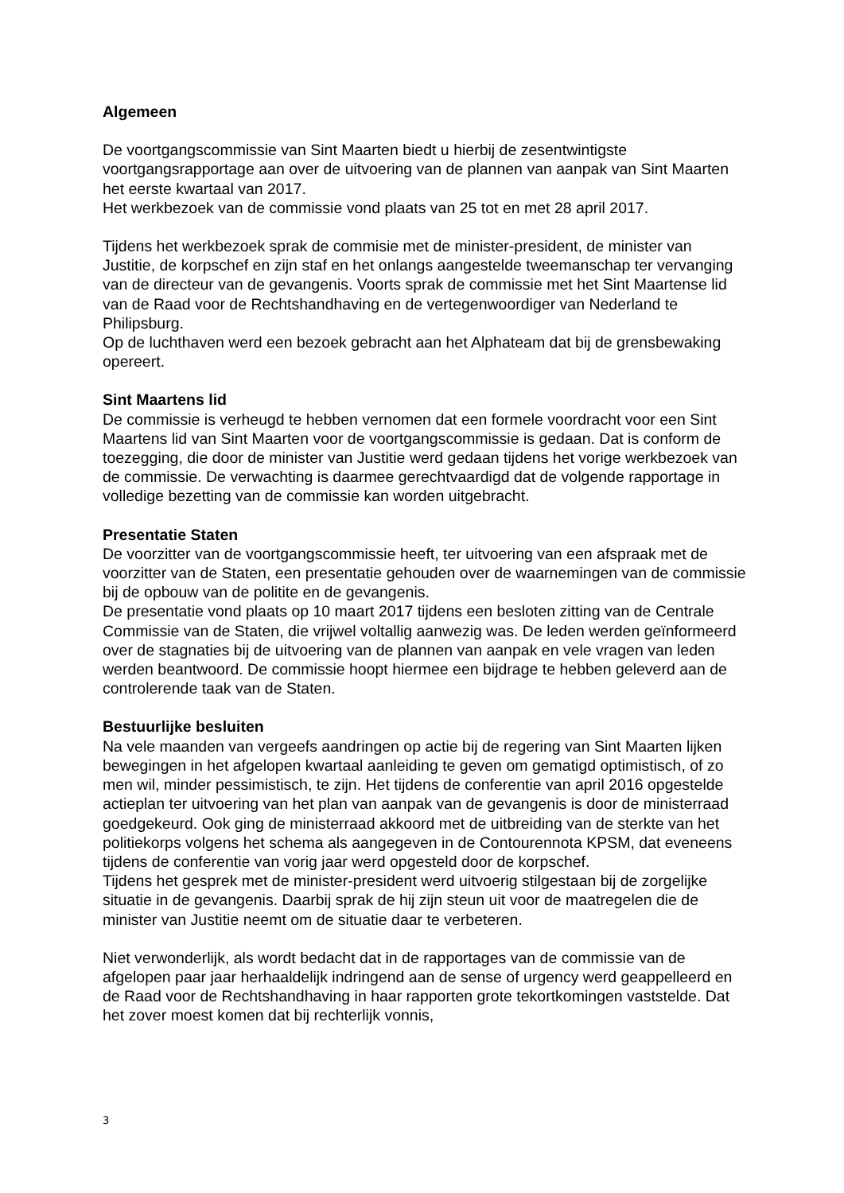Algemeen
De voortgangscommissie van Sint Maarten biedt u hierbij de zesentwintigste voortgangsrapportage aan over de uitvoering van de plannen van aanpak van Sint Maarten het eerste kwartaal van 2017.
Het werkbezoek van de commissie vond plaats van 25 tot en met 28 april 2017.
Tijdens het werkbezoek sprak de commisie met de minister-president, de minister van Justitie, de korpschef en zijn staf en het onlangs aangestelde tweemanschap ter vervanging van de directeur van de gevangenis. Voorts sprak de commissie met het Sint Maartense lid van de Raad voor de Rechtshandhaving en de vertegenwoordiger van Nederland te Philipsburg.
Op de luchthaven werd een bezoek gebracht aan het Alphateam dat bij de grensbewaking opereert.
Sint Maartens lid
De commissie is verheugd te hebben vernomen dat een formele voordracht voor een Sint Maartens lid van Sint Maarten voor de voortgangscommissie is gedaan. Dat is conform de toezegging, die door de minister van Justitie werd gedaan tijdens het vorige werkbezoek van de commissie. De verwachting is daarmee gerechtvaardigd dat de volgende rapportage in volledige bezetting van de commissie kan worden uitgebracht.
Presentatie Staten
De voorzitter van de voortgangscommissie heeft, ter uitvoering van een afspraak met de voorzitter van de Staten, een presentatie gehouden over de waarnemingen van de commissie bij de opbouw van de politite en de gevangenis.
De presentatie vond plaats op 10 maart 2017 tijdens een besloten zitting van de Centrale Commissie van de Staten, die vrijwel voltallig aanwezig was. De leden werden geïnformeerd over de stagnaties bij de uitvoering van de plannen van aanpak en vele vragen van leden werden beantwoord. De commissie hoopt hiermee een bijdrage te hebben geleverd aan de controlerende taak van de Staten.
Bestuurlijke besluiten
Na vele maanden van vergeefs aandringen op actie bij de regering van Sint Maarten lijken bewegingen in het afgelopen kwartaal aanleiding te geven om gematigd optimistisch, of zo men wil, minder pessimistisch, te zijn. Het tijdens de conferentie van april 2016 opgestelde actieplan ter uitvoering van het plan van aanpak van de gevangenis is door de ministerraad goedgekeurd. Ook ging de ministerraad akkoord met de uitbreiding van de sterkte van het politiekorps volgens het schema als aangegeven in de Contourennota KPSM, dat eveneens tijdens de conferentie van vorig jaar werd opgesteld door de korpschef.
Tijdens het gesprek met de minister-president werd uitvoerig stilgestaan bij de zorgelijke situatie in de gevangenis. Daarbij sprak de hij zijn steun uit voor de maatregelen die de minister van Justitie neemt om de situatie daar te verbeteren.
Niet verwonderlijk, als wordt bedacht dat in de rapportages van de commissie van de afgelopen paar jaar herhaaldelijk indringend aan de sense of urgency werd geappelleerd en de Raad voor de Rechtshandhaving in haar rapporten grote tekortkomingen vaststelde. Dat het zover moest komen dat bij rechterlijk vonnis,
3